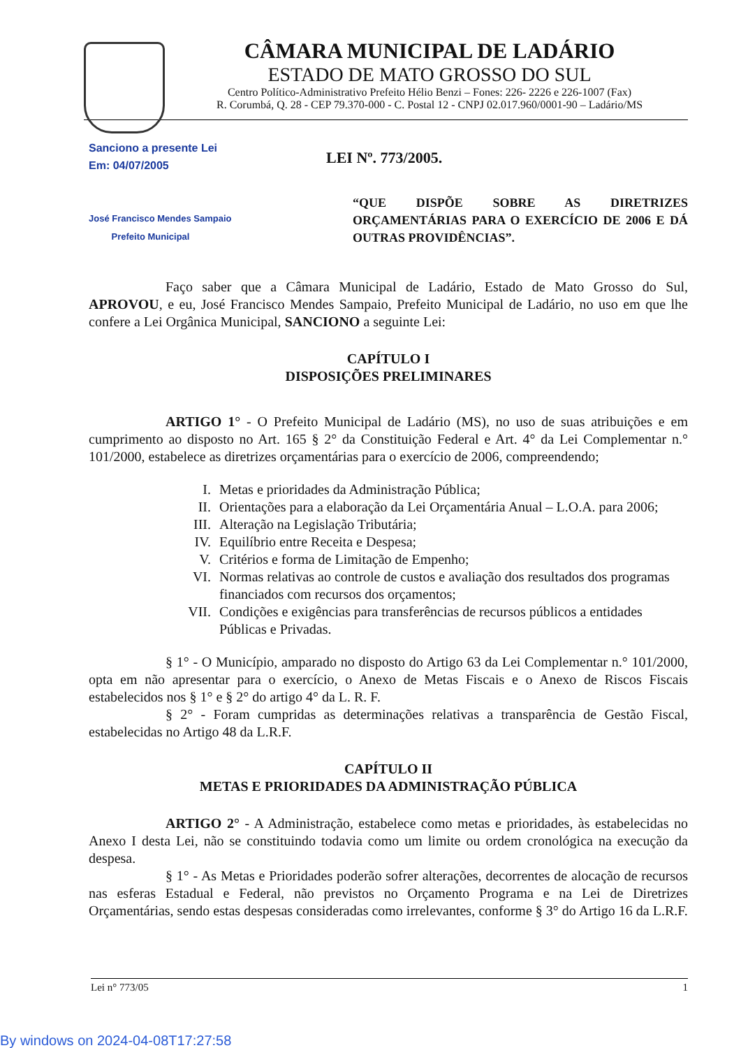CÂMARA MUNICIPAL DE LADÁRIO
ESTADO DE MATO GROSSO DO SUL
Centro Político-Administrativo Prefeito Hélio Benzi – Fones: 226- 2226 e 226-1007 (Fax)
R. Corumbá, Q. 28 - CEP 79.370-000 - C. Postal 12 - CNPJ 02.017.960/0001-90 – Ladário/MS
Sanciono a presente Lei
Em: 04/07/2005
José Francisco Mendes Sampaio
Prefeito Municipal
LEI Nº. 773/2005.
“QUE DISPÕE SOBRE AS DIRETRIZES ORÇAMENTÁRIAS PARA O EXERCÍCIO DE 2006 E DÁ OUTRAS PROVIDÊNCIAS”.
Faço saber que a Câmara Municipal de Ladário, Estado de Mato Grosso do Sul, APROVOU, e eu, José Francisco Mendes Sampaio, Prefeito Municipal de Ladário, no uso em que lhe confere a Lei Orgânica Municipal, SANCIONO a seguinte Lei:
CAPÍTULO I
DISPOSIÇÕES PRELIMINARES
ARTIGO 1° - O Prefeito Municipal de Ladário (MS), no uso de suas atribuições e em cumprimento ao disposto no Art. 165 § 2° da Constituição Federal e Art. 4° da Lei Complementar n.° 101/2000, estabelece as diretrizes orçamentárias para o exercício de 2006, compreendendo;
I. Metas e prioridades da Administração Pública;
II. Orientações para a elaboração da Lei Orçamentária Anual – L.O.A. para 2006;
III. Alteração na Legislação Tributária;
IV. Equilíbrio entre Receita e Despesa;
V. Critérios e forma de Limitação de Empenho;
VI. Normas relativas ao controle de custos e avaliação dos resultados dos programas financiados com recursos dos orçamentos;
VII. Condições e exigências para transferências de recursos públicos a entidades Públicas e Privadas.
§ 1° - O Município, amparado no disposto do Artigo 63 da Lei Complementar n.° 101/2000, opta em não apresentar para o exercício, o Anexo de Metas Fiscais e o Anexo de Riscos Fiscais estabelecidos nos § 1° e § 2° do artigo 4° da L. R. F.
§ 2° - Foram cumpridas as determinações relativas a transparência de Gestão Fiscal, estabelecidas no Artigo 48 da L.R.F.
CAPÍTULO II
METAS E PRIORIDADES DA ADMINISTRAÇÃO PÚBLICA
ARTIGO 2° - A Administração, estabelece como metas e prioridades, às estabelecidas no Anexo I desta Lei, não se constituindo todavia como um limite ou ordem cronológica na execução da despesa.
§ 1° - As Metas e Prioridades poderão sofrer alterações, decorrentes de alocação de recursos nas esferas Estadual e Federal, não previstos no Orçamento Programa e na Lei de Diretrizes Orçamentárias, sendo estas despesas consideradas como irrelevantes, conforme § 3° do Artigo 16 da L.R.F.
Lei n° 773/05 1
By windows on 2024-04-08T17:27:58